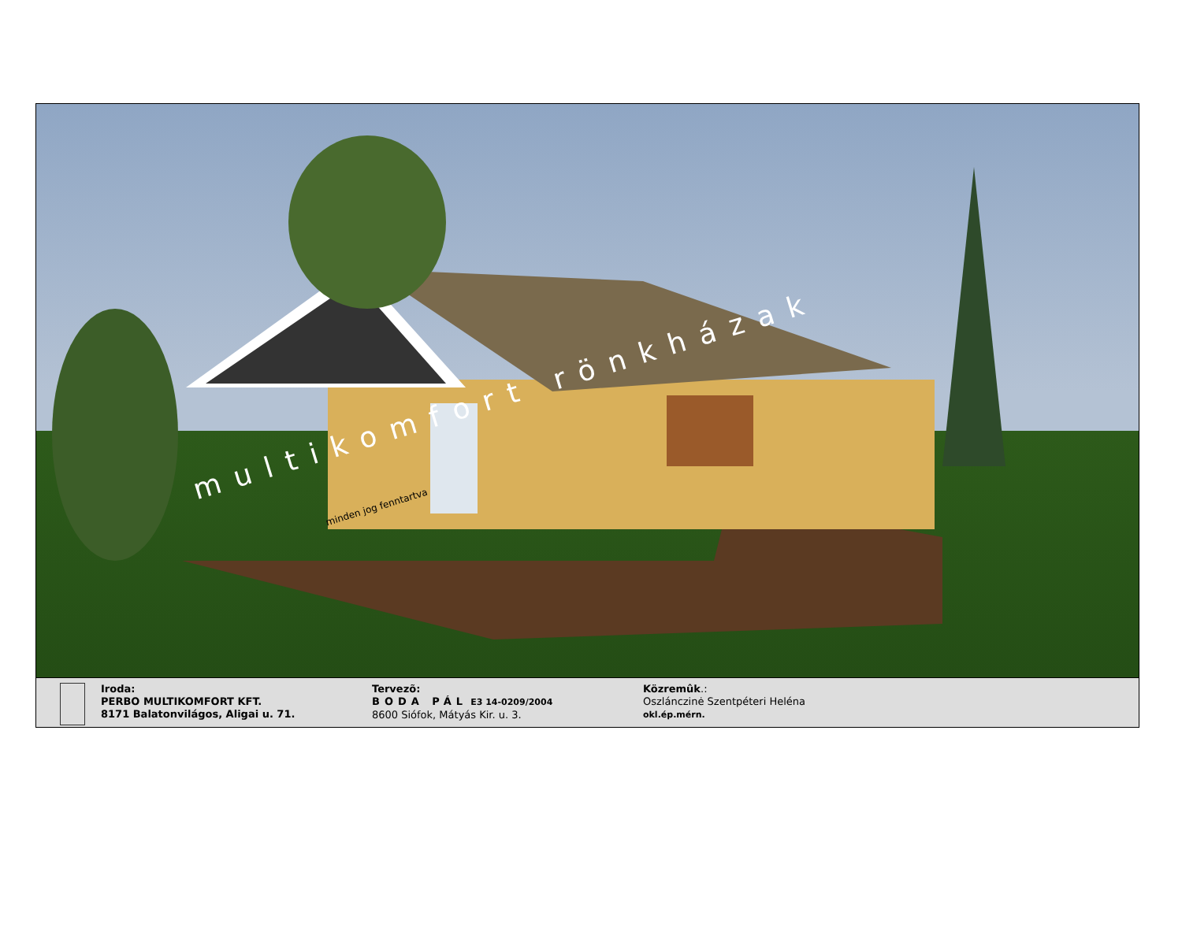multikomfort rönkházak minden jog fenntartva
Iroda:
PERBO MULTIKOMFORT KFT.
8171 Balatonvilágos, Aligai u. 71.
Tervezõ:
BODA PÁL E3 14-0209/2004
8600 Siófok, Mátyás Kir. u. 3.
Közremûk.:
Oszlánczinė Szentpéteri Heléna
okl.ép.mérn.